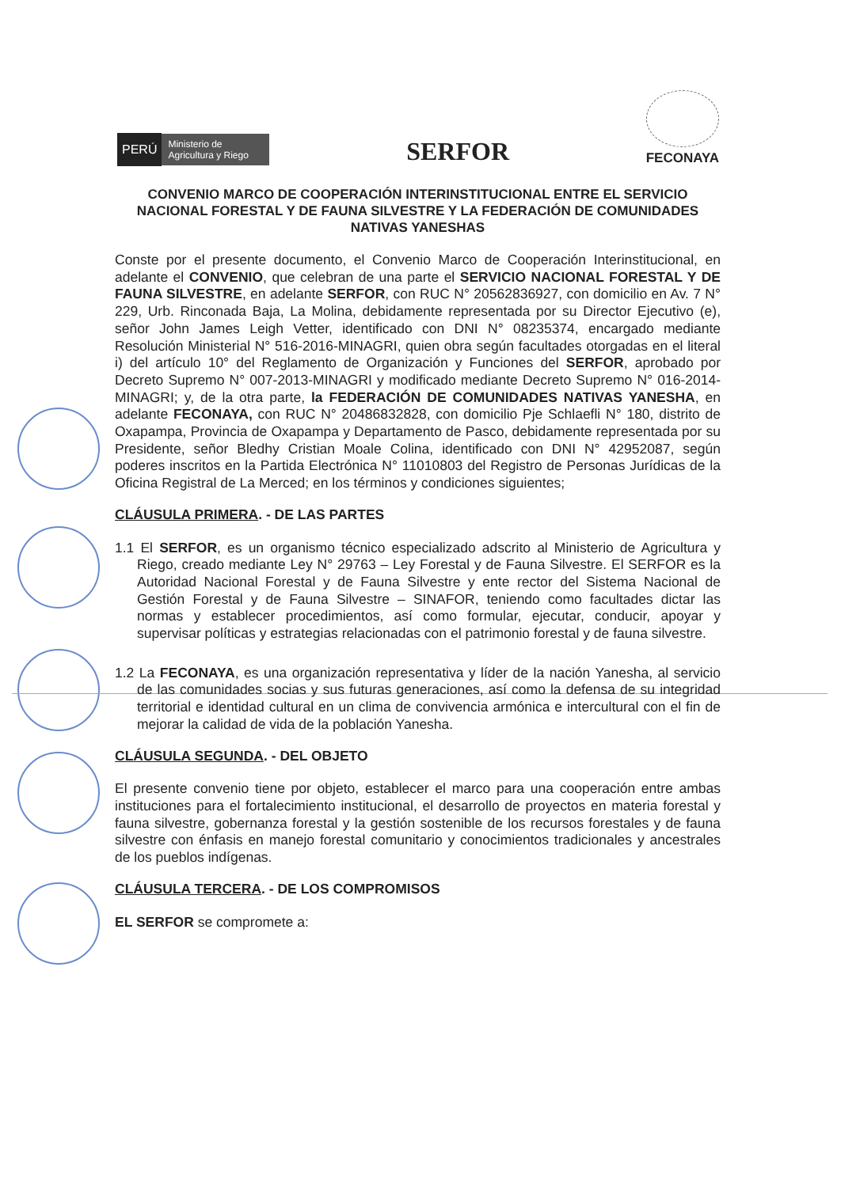PERÚ Ministerio de Agricultura y Riego
SERFOR
FECONAYA
CONVENIO MARCO DE COOPERACIÓN INTERINSTITUCIONAL ENTRE EL SERVICIO NACIONAL FORESTAL Y DE FAUNA SILVESTRE Y LA FEDERACIÓN DE COMUNIDADES NATIVAS YANESHAS
Conste por el presente documento, el Convenio Marco de Cooperación Interinstitucional, en adelante el CONVENIO, que celebran de una parte el SERVICIO NACIONAL FORESTAL Y DE FAUNA SILVESTRE, en adelante SERFOR, con RUC N° 20562836927, con domicilio en Av. 7 N° 229, Urb. Rinconada Baja, La Molina, debidamente representada por su Director Ejecutivo (e), señor John James Leigh Vetter, identificado con DNI N° 08235374, encargado mediante Resolución Ministerial N° 516-2016-MINAGRI, quien obra según facultades otorgadas en el literal i) del artículo 10° del Reglamento de Organización y Funciones del SERFOR, aprobado por Decreto Supremo N° 007-2013-MINAGRI y modificado mediante Decreto Supremo N° 016-2014-MINAGRI; y, de la otra parte, la FEDERACIÓN DE COMUNIDADES NATIVAS YANESHA, en adelante FECONAYA, con RUC N° 20486832828, con domicilio Pje Schlaefli N° 180, distrito de Oxapampa, Provincia de Oxapampa y Departamento de Pasco, debidamente representada por su Presidente, señor Bledhy Cristian Moale Colina, identificado con DNI N° 42952087, según poderes inscritos en la Partida Electrónica N° 11010803 del Registro de Personas Jurídicas de la Oficina Registral de La Merced; en los términos y condiciones siguientes;
CLÁUSULA PRIMERA. - DE LAS PARTES
1.1 El SERFOR, es un organismo técnico especializado adscrito al Ministerio de Agricultura y Riego, creado mediante Ley N° 29763 – Ley Forestal y de Fauna Silvestre. El SERFOR es la Autoridad Nacional Forestal y de Fauna Silvestre y ente rector del Sistema Nacional de Gestión Forestal y de Fauna Silvestre – SINAFOR, teniendo como facultades dictar las normas y establecer procedimientos, así como formular, ejecutar, conducir, apoyar y supervisar políticas y estrategias relacionadas con el patrimonio forestal y de fauna silvestre.
1.2 La FECONAYA, es una organización representativa y líder de la nación Yanesha, al servicio de las comunidades socias y sus futuras generaciones, así como la defensa de su integridad territorial e identidad cultural en un clima de convivencia armónica e intercultural con el fin de mejorar la calidad de vida de la población Yanesha.
CLÁUSULA SEGUNDA. - DEL OBJETO
El presente convenio tiene por objeto, establecer el marco para una cooperación entre ambas instituciones para el fortalecimiento institucional, el desarrollo de proyectos en materia forestal y fauna silvestre, gobernanza forestal y la gestión sostenible de los recursos forestales y de fauna silvestre con énfasis en manejo forestal comunitario y conocimientos tradicionales y ancestrales de los pueblos indígenas.
CLÁUSULA TERCERA. - DE LOS COMPROMISOS
EL SERFOR se compromete a: